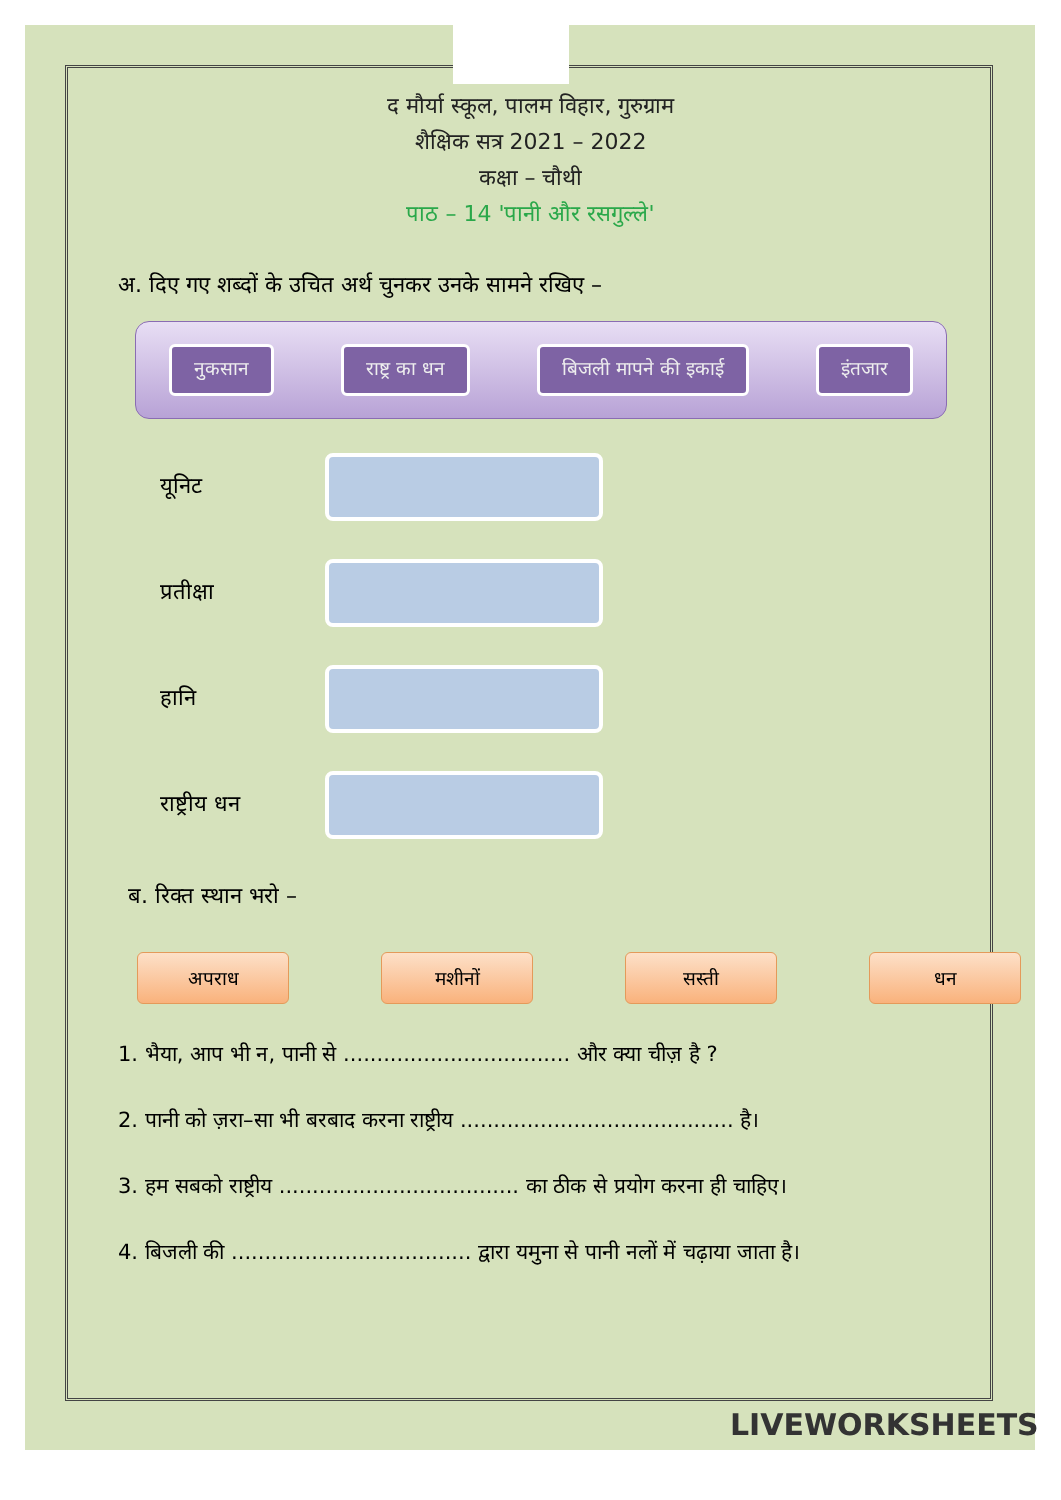द मौर्या स्कूल, पालम विहार, गुरुग्राम
शैक्षिक सत्र 2021 – 2022
कक्षा – चौथी
पाठ – 14 'पानी और रसगुल्ले'
अ. दिए गए शब्दों के उचित अर्थ चुनकर उनके सामने रखिए –
नुकसान राष्ट्र का धन बिजली मापने की इकाई इंतजार
यूनिट
प्रतीक्षा
हानि
राष्ट्रीय धन
ब. रिक्त स्थान भरो –
अपराध मशीनों सस्ती धन
1. भैया, आप भी न, पानी से .................................. और क्या चीज़ है ?
2. पानी को ज़रा–सा भी बरबाद करना राष्ट्रीय ......................................... है।
3. हम सबको राष्ट्रीय .................................... का ठीक से प्रयोग करना ही चाहिए।
4. बिजली की .................................... द्वारा यमुना से पानी नलों में चढ़ाया जाता है।
LIVEWORKSHEETS